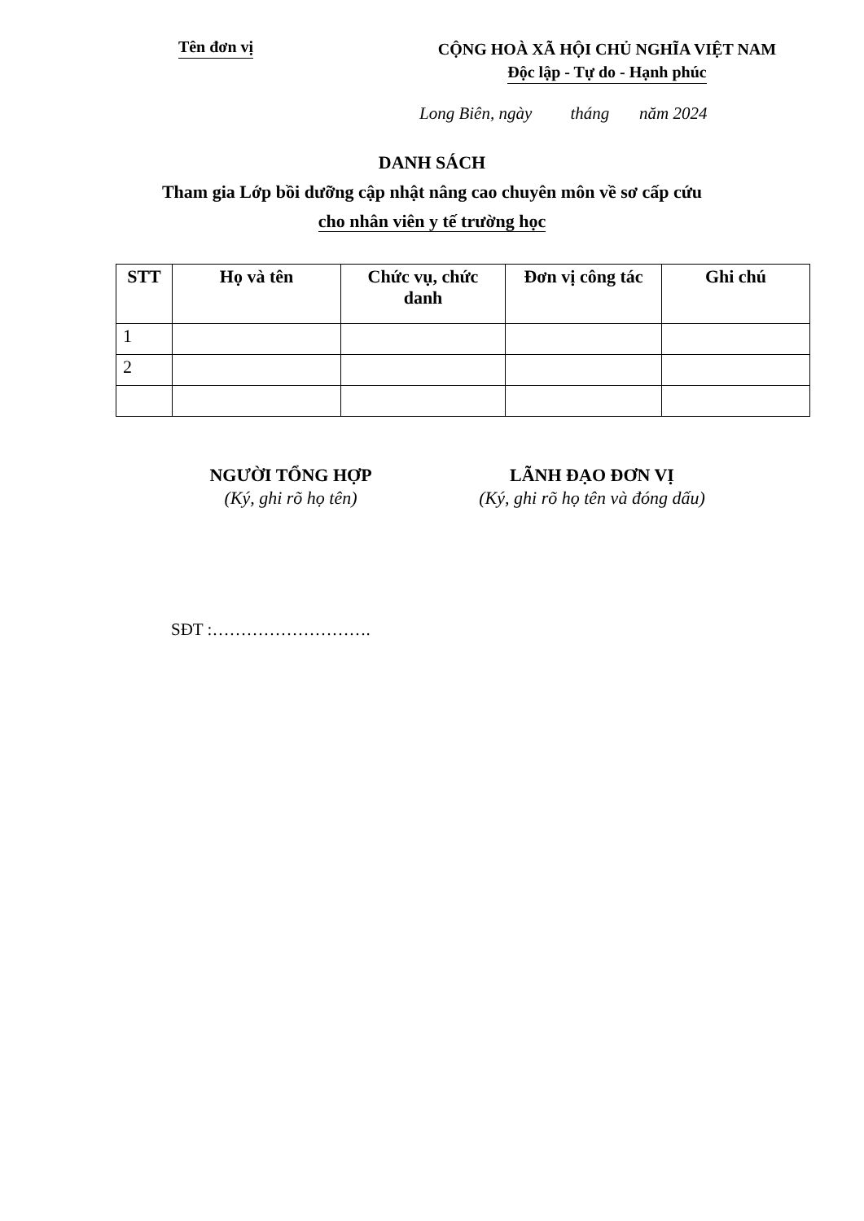Tên đơn vị
CỘNG HOÀ XÃ HỘI CHỦ NGHĨA VIỆT NAM
Độc lập - Tự do - Hạnh phúc
Long Biên, ngày tháng năm 2024
DANH SÁCH
Tham gia Lớp bồi dưỡng cập nhật nâng cao chuyên môn về sơ cấp cứu
cho nhân viên y tế trường học
| STT | Họ và tên | Chức vụ, chức danh | Đơn vị công tác | Ghi chú |
| --- | --- | --- | --- | --- |
| 1 | | | | |
| 2 | | | | |
NGƯỜI TỔNG HỢP
(Ký, ghi rõ họ tên)
LÃNH ĐẠO ĐƠN VỊ
(Ký, ghi rõ họ tên và đóng dấu)
SĐT :……………………….